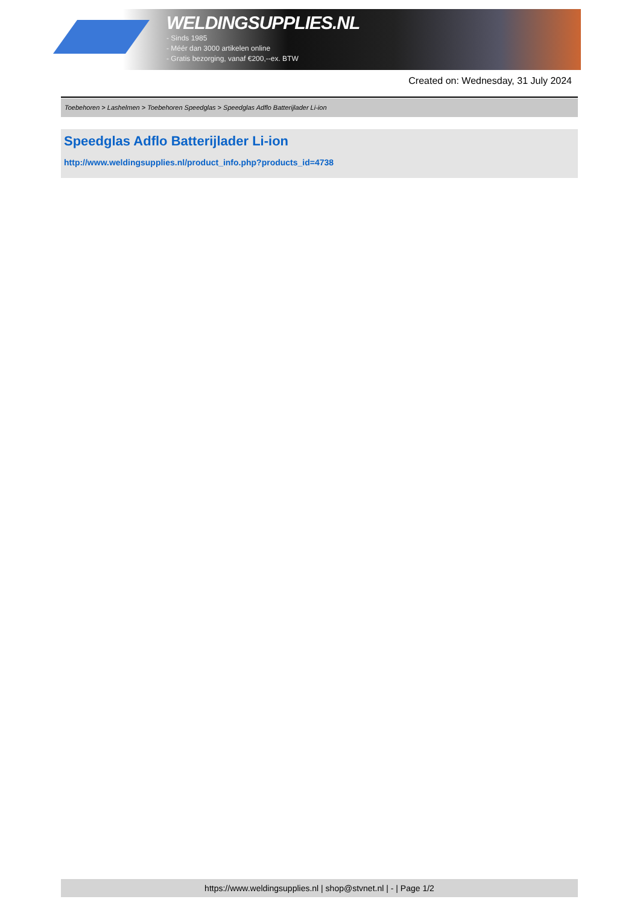WELDINGSUPPLIES.NL
- Sinds 1985
- Méér dan 3000 artikelen online
- Gratis bezorging, vanaf €200,--ex. BTW
Created on: Wednesday, 31 July 2024
Toebehoren > Lashelmen > Toebehoren Speedglas > Speedglas Adflo Batterijlader Li-ion
Speedglas Adflo Batterijlader Li-ion
http://www.weldingsupplies.nl/product_info.php?products_id=4738
https://www.weldingsupplies.nl | shop@stvnet.nl | - | Page 1/2